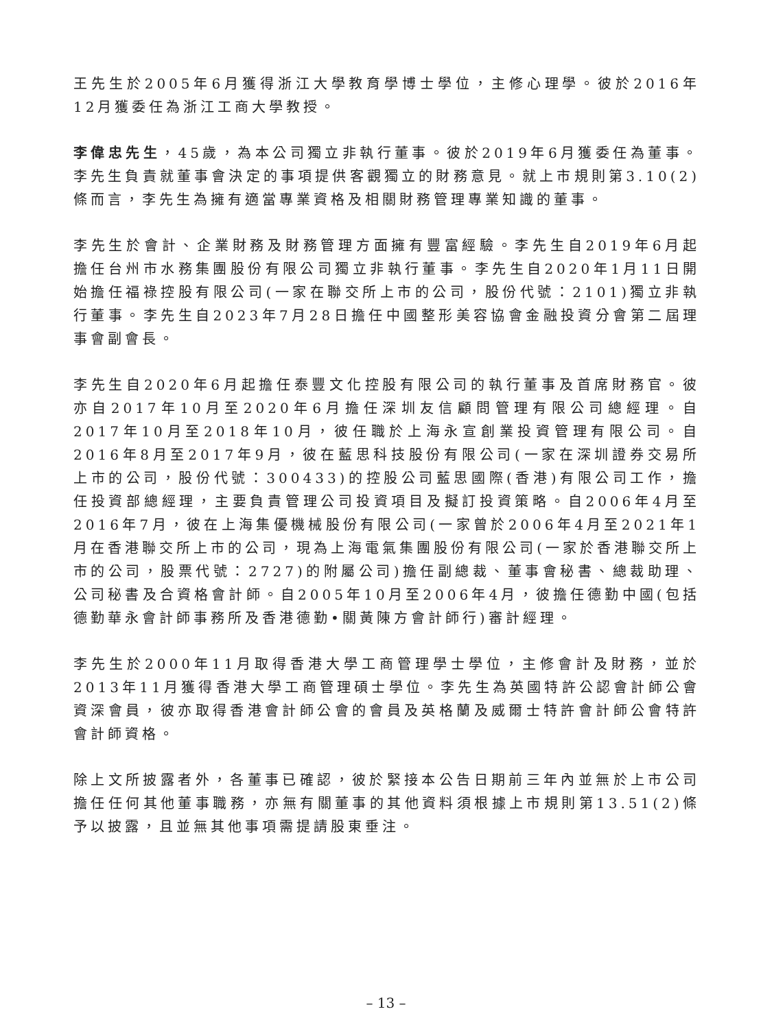王先生於2005年6月獲得浙江大學教育學博士學位，主修心理學。彼於2016年12月獲委任為浙江工商大學教授。
李偉忠先生，45歲，為本公司獨立非執行董事。彼於2019年6月獲委任為董事。李先生負責就董事會決定的事項提供客觀獨立的財務意見。就上市規則第3.10(2)條而言，李先生為擁有適當專業資格及相關財務管理專業知識的董事。
李先生於會計、企業財務及財務管理方面擁有豐富經驗。李先生自2019年6月起擔任台州市水務集團股份有限公司獨立非執行董事。李先生自2020年1月11日開始擔任福祿控股有限公司(一家在聯交所上市的公司，股份代號：2101)獨立非執行董事。李先生自2023年7月28日擔任中國整形美容協會金融投資分會第二屆理事會副會長。
李先生自2020年6月起擔任泰豐文化控股有限公司的執行董事及首席財務官。彼亦自2017年10月至2020年6月擔任深圳友信顧問管理有限公司總經理。自2017年10月至2018年10月，彼任職於上海永宣創業投資管理有限公司。自2016年8月至2017年9月，彼在藍思科技股份有限公司(一家在深圳證券交易所上市的公司，股份代號：300433)的控股公司藍思國際(香港)有限公司工作，擔任投資部總經理，主要負責管理公司投資項目及擬訂投資策略。自2006年4月至2016年7月，彼在上海集優機械股份有限公司(一家曾於2006年4月至2021年1月在香港聯交所上市的公司，現為上海電氣集團股份有限公司(一家於香港聯交所上市的公司，股票代號：2727)的附屬公司)擔任副總裁、董事會秘書、總裁助理、公司秘書及合資格會計師。自2005年10月至2006年4月，彼擔任德勤中國(包括德勤華永會計師事務所及香港德勤•關黃陳方會計師行)審計經理。
李先生於2000年11月取得香港大學工商管理學士學位，主修會計及財務，並於2013年11月獲得香港大學工商管理碩士學位。李先生為英國特許公認會計師公會資深會員，彼亦取得香港會計師公會的會員及英格蘭及威爾士特許會計師公會特許會計師資格。
除上文所披露者外，各董事已確認，彼於緊接本公告日期前三年內並無於上市公司擔任任何其他董事職務，亦無有關董事的其他資料須根據上市規則第13.51(2)條予以披露，且並無其他事項需提請股東垂注。
– 13 –